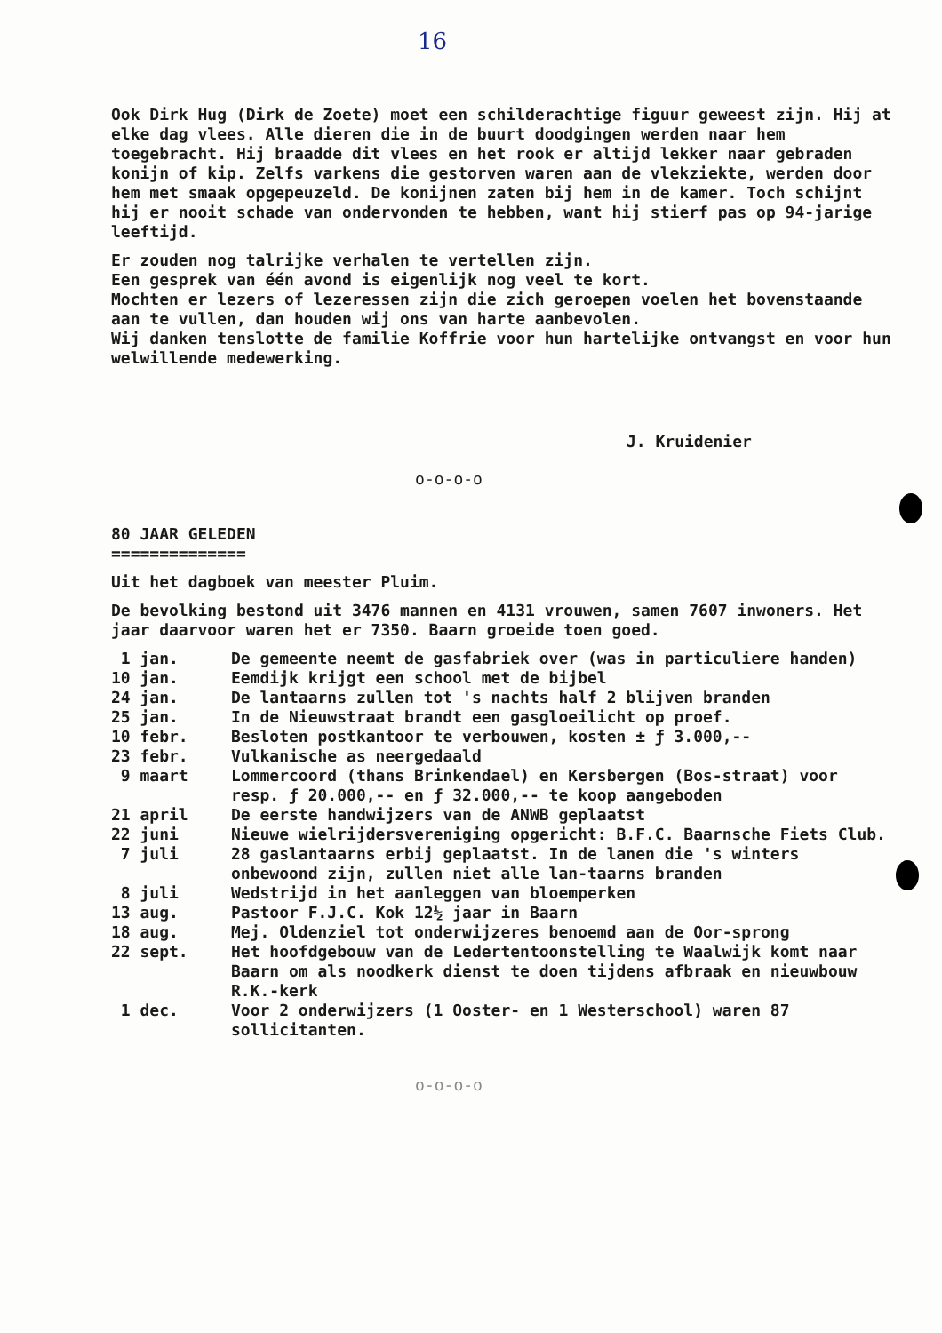16
Ook Dirk Hug (Dirk de Zoete) moet een schilderachtige figuur geweest zijn. Hij at elke dag vlees. Alle dieren die in de buurt doodgingen werden naar hem toegebracht. Hij braadde dit vlees en het rook er altijd lekker naar gebraden konijn of kip. Zelfs varkens die gestorven waren aan de vlekziekte, werden door hem met smaak opgepeuzeld. De konijnen zaten bij hem in de kamer. Toch schijnt hij er nooit schade van ondervonden te hebben, want hij stierf pas op 94-jarige leeftijd.
Er zouden nog talrijke verhalen te vertellen zijn.
Een gesprek van één avond is eigenlijk nog veel te kort.
Mochten er lezers of lezeressen zijn die zich geroepen voelen het bovenstaande aan te vullen, dan houden wij ons van harte aanbevolen.
Wij danken tenslotte de familie Koffrie voor hun hartelijke ontvangst en voor hun welwillende medewerking.
J. Kruidenier
o-o-o-o
80 JAAR GELEDEN
==============
Uit het dagboek van meester Pluim.
De bevolking bestond uit 3476 mannen en 4131 vrouwen, samen 7607 inwoners. Het jaar daarvoor waren het er 7350. Baarn groeide toen goed.
| 1 jan. | De gemeente neemt de gasfabriek over (was in particuliere handen) |
| 10 jan. | Eemdijk krijgt een school met de bijbel |
| 24 jan. | De lantaarns zullen tot 's nachts half 2 blijven branden |
| 25 jan. | In de Nieuwstraat brandt een gasgloeilicht op proef. |
| 10 febr. | Besloten postkantoor te verbouwen, kosten ± ƒ 3.000,-- |
| 23 febr. | Vulkanische as neergedaald |
| 9 maart | Lommercoord (thans Brinkendael) en Kersbergen (Bos-straat) voor resp. ƒ 20.000,-- en ƒ 32.000,-- te koop aangeboden |
| 21 april | De eerste handwijzers van de ANWB geplaatst |
| 22 juni | Nieuwe wielrijdersvereniging opgericht: B.F.C. Baarnsche Fiets Club. |
| 7 juli | 28 gaslantaarns erbij geplaatst. In de lanen die 's winters onbewoond zijn, zullen niet alle lan-taarns branden |
| 8 juli | Wedstrijd in het aanleggen van bloemperken |
| 13 aug. | Pastoor F.J.C. Kok 12½ jaar in Baarn |
| 18 aug. | Mej. Oldenziel tot onderwijzeres benoemd aan de Oor-sprong |
| 22 sept. | Het hoofdgebouw van de Ledertentoonstelling te Waalwijk komt naar Baarn om als noodkerk dienst te doen tijdens afbraak en nieuwbouw R.K.-kerk |
| 1 dec. | Voor 2 onderwijzers (1 Ooster- en 1 Westerschool) waren 87 sollicitanten. |
o-o-o-o